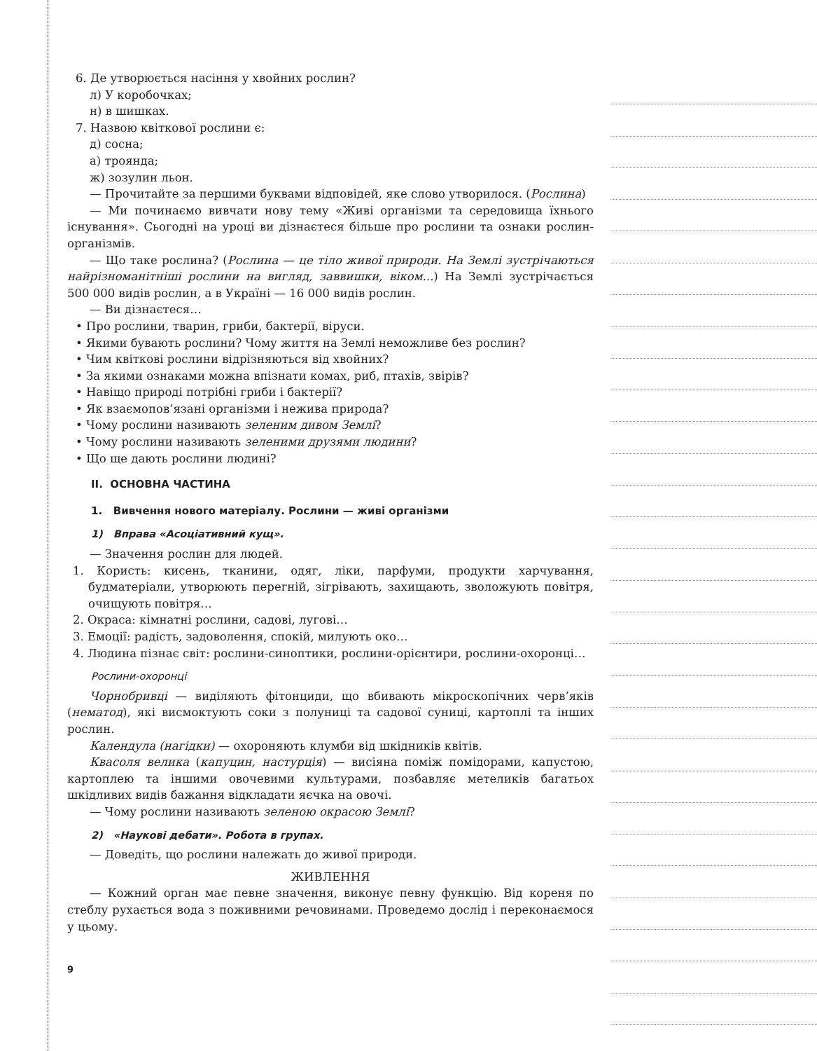6. Де утворюється насіння у хвойних рослин?
л) У коробочках;
н) в шишках.
7. Назвою квіткової рослини є:
д) сосна;
а) троянда;
ж) зозулин льон.
— Прочитайте за першими буквами відповідей, яке слово утворилося. (Рослина)
— Ми починаємо вивчати нову тему «Живі організми та середовища їхнього існування». Сьогодні на уроці ви дізнаєтеся більше про рослини та ознаки рослин-організмів.
— Що таке рослина? (Рослина — це тіло живої природи. На Землі зустрічаються найрізноманітніші рослини на вигляд, заввишки, віком...) На Землі зустрічається 500 000 видів рослин, а в Україні — 16 000 видів рослин.
— Ви дізнаєтеся…
• Про рослини, тварин, гриби, бактерії, віруси.
• Якими бувають рослини? Чому життя на Землі неможливе без рослин?
• Чим квіткові рослини відрізняються від хвойних?
• За якими ознаками можна впізнати комах, риб, птахів, звірів?
• Навіщо природі потрібні гриби і бактерії?
• Як взаємопов’язані організми і нежива природа?
• Чому рослини називають зеленим дивом Землі?
• Чому рослини називають зеленими друзями людини?
• Що ще дають рослини людині?
II. ОСНОВНА ЧАСТИНА
1. Вивчення нового матеріалу. Рослини — живі організми
1) Вправа «Асоціативний кущ».
— Значення рослин для людей.
1. Користь: кисень, тканини, одяг, ліки, парфуми, продукти харчування, будматеріали, утворюють перегній, зігрівають, захищають, зволожують повітря, очищують повітря…
2. Окраса: кімнатні рослини, садові, лугові…
3. Емоції: радість, задоволення, спокій, милують око…
4. Людина пізнає світ: рослини-синоптики, рослини-орієнтири, рослини-охоронці…
Рослини-охоронці
Чорнобривці — виділяють фітонциди, що вбивають мікроскопічних черв’яків (нематод), які висмоктують соки з полуниці та садової суниці, картоплі та інших рослин.
Календула (нагідки) — охороняють клумби від шкідників квітів.
Квасоля велика (капуцин, настурція) — висіяна поміж помідорами, капустою, картоплею та іншими овочевими культурами, позбавляє метеликів багатьох шкідливих видів бажання відкладати яєчка на овочі.
— Чому рослини називають зеленою окрасою Землі?
2) «Наукові дебати». Робота в групах.
— Доведіть, що рослини належать до живої природи.
ЖИВЛЕННЯ
— Кожний орган має певне значення, виконує певну функцію. Від кореня по стеблу рухається вода з поживними речовинами. Проведемо дослід і переконаємося у цьому.
9